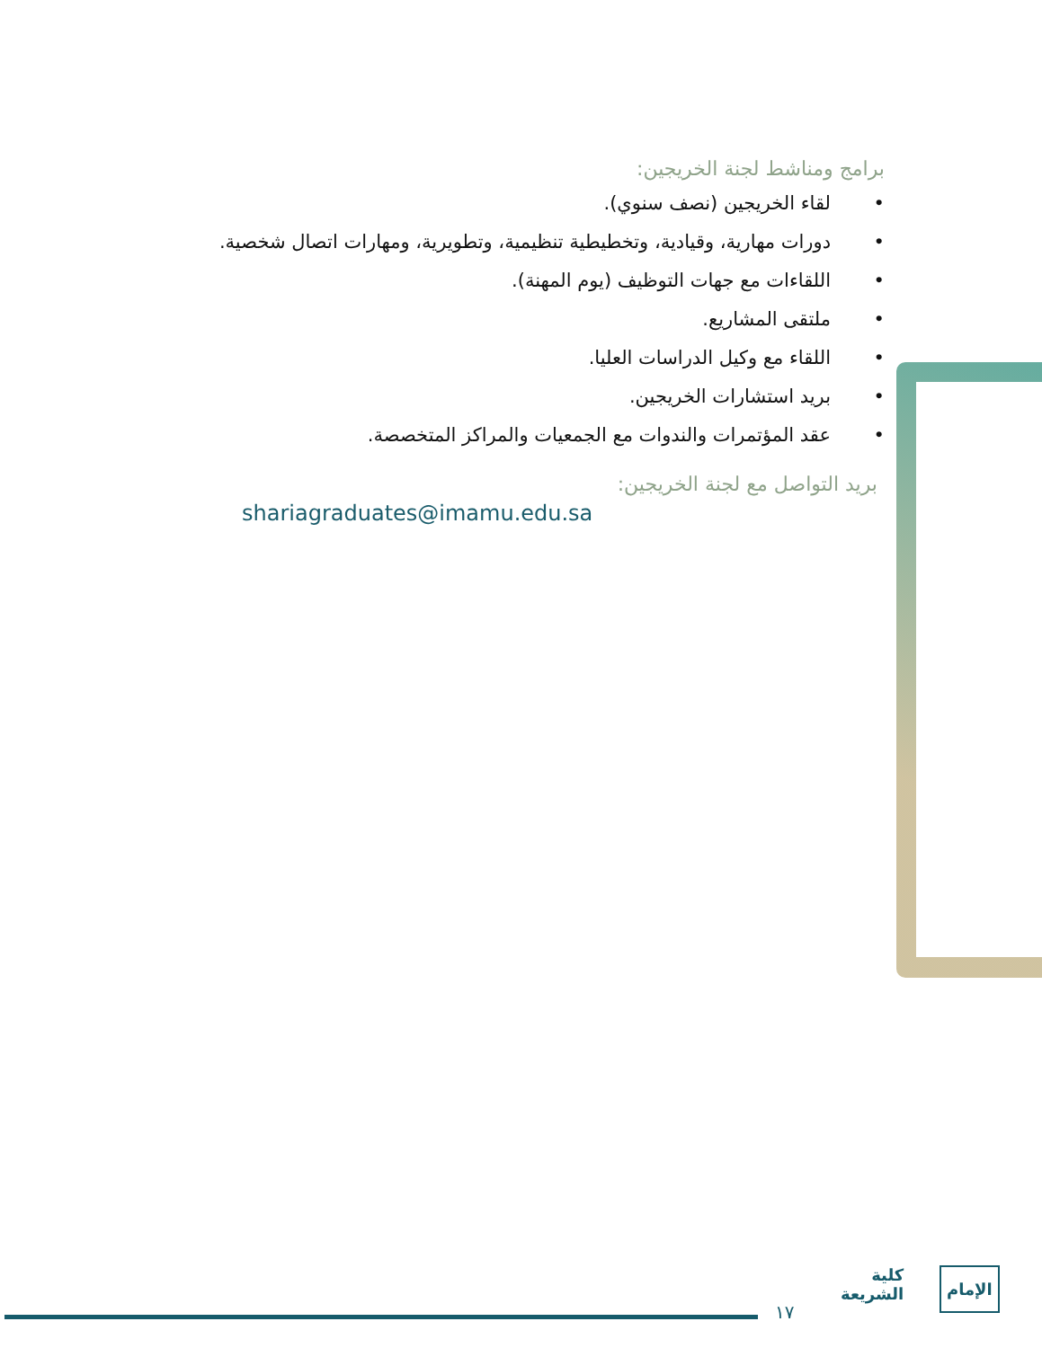برامج ومناشط لجنة الخريجين:
• لقاء الخريجين (نصف سنوي).
• دورات مهارية، وقيادية، وتخطيطية تنظيمية، وتطويرية، ومهارات اتصال شخصية.
• اللقاءات مع جهات التوظيف (يوم المهنة).
• ملتقى المشاريع.
• اللقاء مع وكيل الدراسات العليا.
• بريد استشارات الخريجين.
• عقد المؤتمرات والندوات مع الجمعيات والمراكز المتخصصة.
بريد التواصل مع لجنة الخريجين:
shariagraduates@imamu.edu.sa
١٧
كلية
الشريعة
الإمام